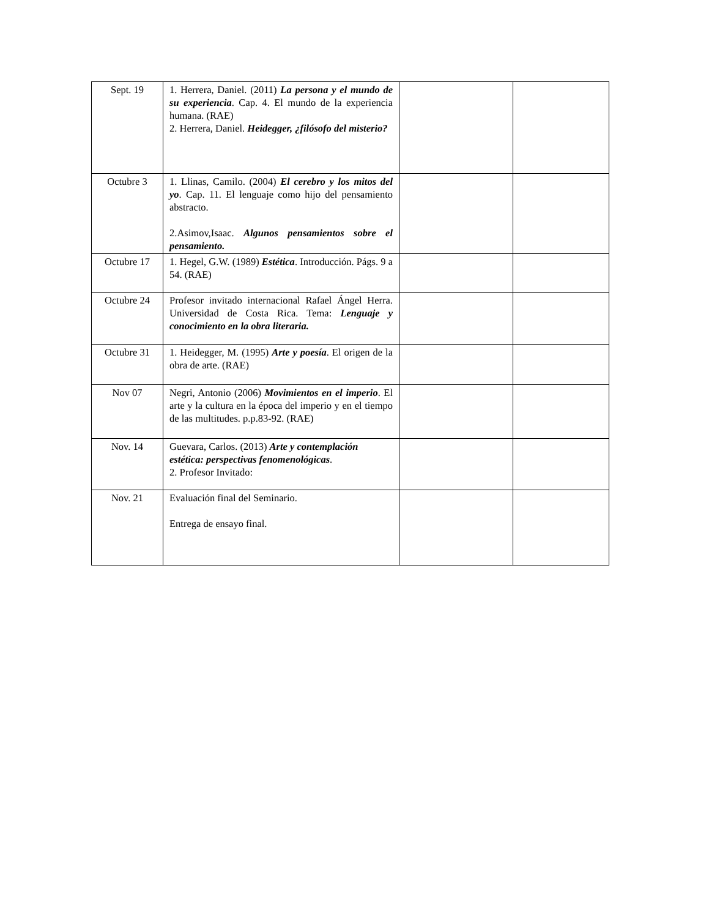| Sept. 19 | 1. Herrera, Daniel. (2011) La persona y el mundo de su experiencia . Cap. 4. El mundo de la experiencia humana. (RAE) 2. Herrera, Daniel. Heidegger, ¿filósofo del misterio? | | |
| Octubre 3 | 1. Llinas, Camilo. (2004) El cerebro y los mitos del yo . Cap. 11. El lenguaje como hijo del pensamiento abstracto. 2.Asimov,Isaac. Algunos pensamientos sobre el pensamiento. | | |
| Octubre 17 | 1. Hegel, G.W. (1989) Estética . Introducción. Págs. 9 a 54. (RAE) | | |
| Octubre 24 | Profesor invitado internacional Rafael Ángel Herra. Universidad de Costa Rica. Tema: Lenguaje y conocimiento en la obra literaria. | | |
| Octubre 31 | 1. Heidegger, M. (1995) Arte y poesía . El origen de la obra de arte. (RAE) | | |
| Nov 07 | Negri, Antonio (2006) Movimientos en el imperio . El arte y la cultura en la época del imperio y en el tiempo de las multitudes. p.p.83-92. (RAE) | | |
| Nov. 14 | Guevara, Carlos. (2013) Arte y contemplación estética: perspectivas fenomenológicas . 2. Profesor Invitado: | | |
| Nov. 21 | Evaluación final del Seminario. Entrega de ensayo final. | | |